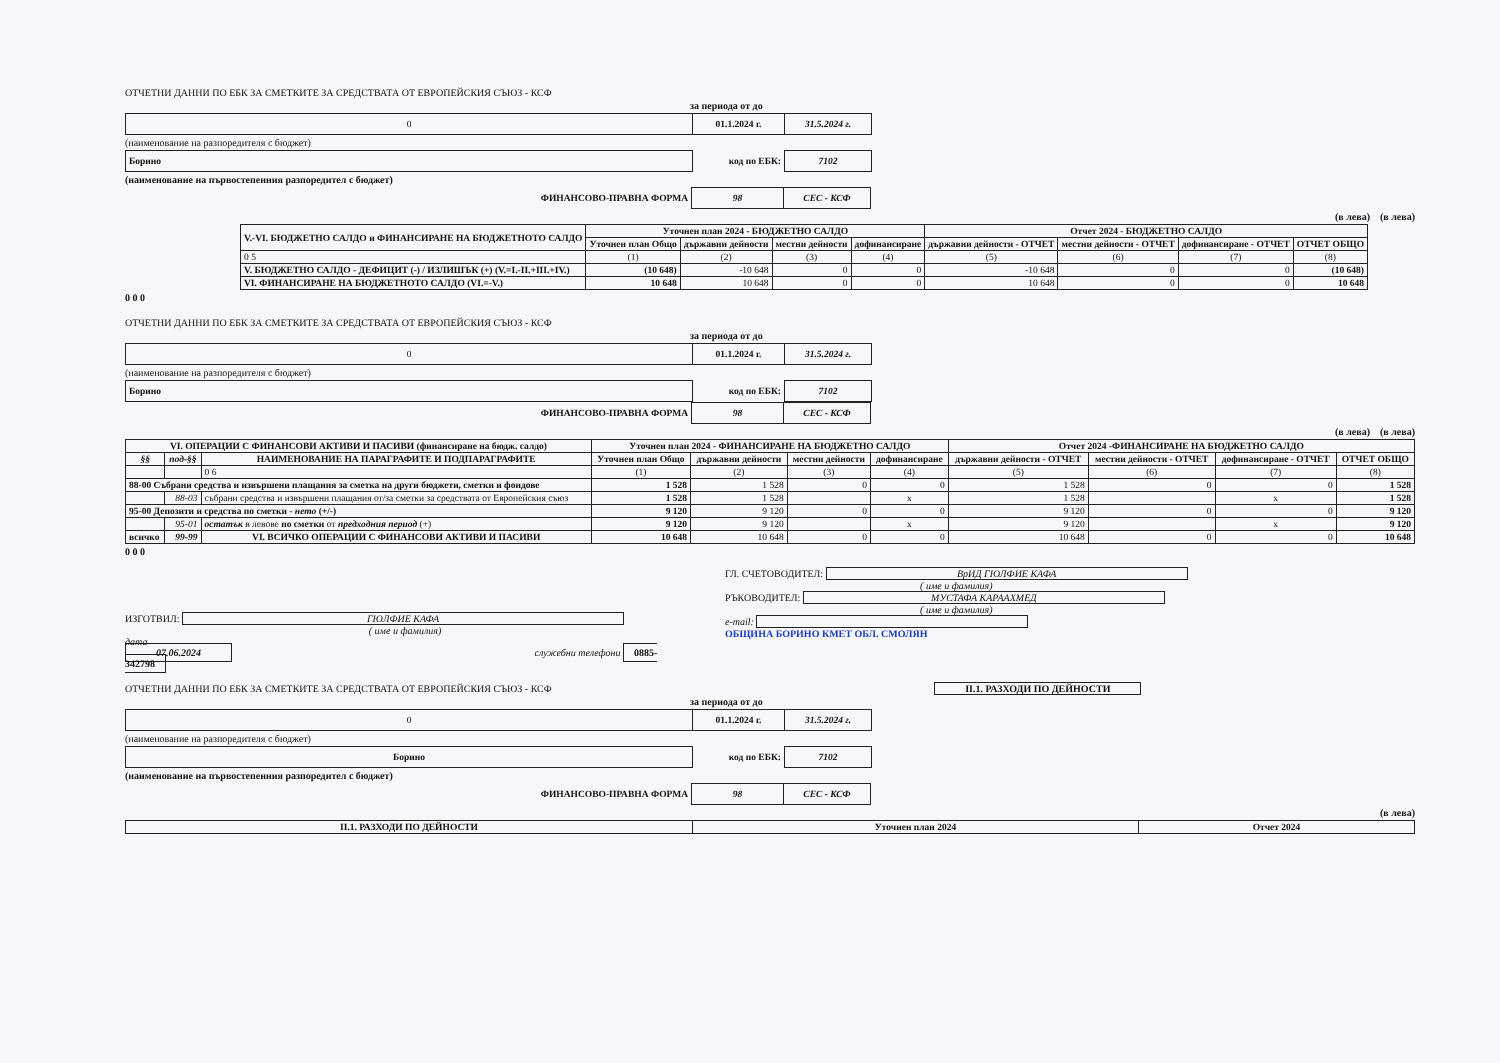ОТЧЕТНИ ДАННИ ПО ЕБК ЗА СМЕТКИТЕ ЗА СРЕДСТВАТА ОТ ЕВРОПЕЙСКИЯ СЪЮЗ - КСФ
за периода от до
| 0 | 01.1.2024 г. | 31.5.2024 г. |
(наименование на разпоредителя с бюджет)
| Борино | код по ЕБК: | 7102 |
(наименование на първостепенния разпоредител с бюджет)
| ФИНАНСОВО-ПРАВНА ФОРМА | 98 | СЕС - КСФ |
(в лева) (в лева)
| V.-VI. БЮДЖЕТНО САЛДО и ФИНАНСИРАНЕ НА БЮДЖЕТНОТО САЛДО | Уточнен план 2024 - БЮДЖЕТНО САЛДО | | | | Отчет 2024 - БЮДЖЕТНО САЛДО | | | |
| --- | --- | --- | --- | --- | --- | --- | --- | --- |
| | Уточнен план Общо | държавни дейности | местни дейности | дофинансиране | държавни дейности - ОТЧЕТ | местни дейности - ОТЧЕТ | дофинансиране - ОТЧЕТ | ОТЧЕТ ОБЩО |
| 0 5 | (1) | (2) | (3) | (4) | (5) | (6) | (7) | (8) |
| V. БЮДЖЕТНО САЛДО - ДЕФИЦИТ (-) / ИЗЛИШЪК (+) (V.=I.-II.+III.+IV.) | (10 648) | -10 648 | 0 | 0 | -10 648 | 0 | 0 | (10 648) |
| VI. ФИНАНСИРАНЕ НА БЮДЖЕТНОТО САЛДО (VI.=-V.) | 10 648 | 10 648 | 0 | 0 | 10 648 | 0 | 0 | 10 648 |
0 0 0
ОТЧЕТНИ ДАННИ ПО ЕБК ЗА СМЕТКИТЕ ЗА СРЕДСТВАТА ОТ ЕВРОПЕЙСКИЯ СЪЮЗ - КСФ
за периода от до
| 0 | 01.1.2024 г. | 31.5.2024 г. |
(наименование на разпоредителя с бюджет)
| Борино | код по ЕБК: | 7102 |
| ФИНАНСОВО-ПРАВНА ФОРМА | 98 | СЕС - КСФ |
(в лева) (в лева)
| VI. ОПЕРАЦИИ С ФИНАНСОВИ АКТИВИ И ПАСИВИ (финансиране на бюдж. салдо) | | | Уточнен план 2024 - ФИНАНСИРАНЕ НА БЮДЖЕТНО САЛДО | | | | Отчет 2024 -ФИНАНСИРАНЕ НА БЮДЖЕТНО САЛДО | | | |
| --- | --- | --- | --- | --- | --- | --- | --- | --- | --- | --- |
| §§ | под-§§ | НАИМЕНОВАНИЕ НА ПАРАГРАФИТЕ И ПОДПАРАГРАФИТЕ | Уточнен план Общо | държавни дейности | местни дейности | дофинансиране | държавни дейности - ОТЧЕТ | местни дейности - ОТЧЕТ | дофинансиране - ОТЧЕТ | ОТЧЕТ ОБЩО |
| | | 0 6 | (1) | (2) | (3) | (4) | (5) | (6) | (7) | (8) |
| 88-00 Събрани средства и извършени плащания за сметка на други бюджети, сметки и фондове | | | 1 528 | 1 528 | 0 | 0 | 1 528 | 0 | 0 | 1 528 |
| | 88-03 | събрани средства и извършени плащания от/за сметки за средствата от Европейския съюз | 1 528 | 1 528 | | x | 1 528 | | x | 1 528 |
| 95-00 Депозити и средства по сметки - нето (+/-) | | | 9 120 | 9 120 | 0 | 0 | 9 120 | 0 | 0 | 9 120 |
| | 95-01 | остатък в левове по сметки от предходния период (+) | 9 120 | 9 120 | | x | 9 120 | | x | 9 120 |
| всичко | 99-99 | VI. ВСИЧКО ОПЕРАЦИИ С ФИНАНСОВИ АКТИВИ И ПАСИВИ | 10 648 | 10 648 | 0 | 0 | 10 648 | 0 | 0 | 10 648 |
0 0 0
ИЗГОТВИЛ: ГЮЛФИЕ КАФА
( име и фамилия)
дата
07.06.2024 служебни телефони 0885-342798
ГЛ. СЧЕТОВОДИТЕЛ: ВрИД ГЮЛФИЕ КАФА
( име и фамилия)
РЪКОВОДИТЕЛ: МУСТАФА КАРААХМЕД
( име и фамилия)
e-mail:
ОБЩИНА БОРИНО КМЕТ ОБЛ. СМОЛЯН
ОТЧЕТНИ ДАННИ ПО ЕБК ЗА СМЕТКИТЕ ЗА СРЕДСТВАТА ОТ ЕВРОПЕЙСКИЯ СЪЮЗ - КСФ II.1. РАЗХОДИ ПО ДЕЙНОСТИ
за периода от до
| 0 | 01.1.2024 г. | 31.5.2024 г. |
(наименование на разпоредителя с бюджет)
| Борино | код по ЕБК: | 7102 |
(наименование на първостепенния разпоредител с бюджет)
| ФИНАНСОВО-ПРАВНА ФОРМА | 98 | СЕС - КСФ |
(в лева)
| II.1. РАЗХОДИ ПО ДЕЙНОСТИ | Уточнен план 2024 | Отчет 2024 |
| --- | --- | --- |